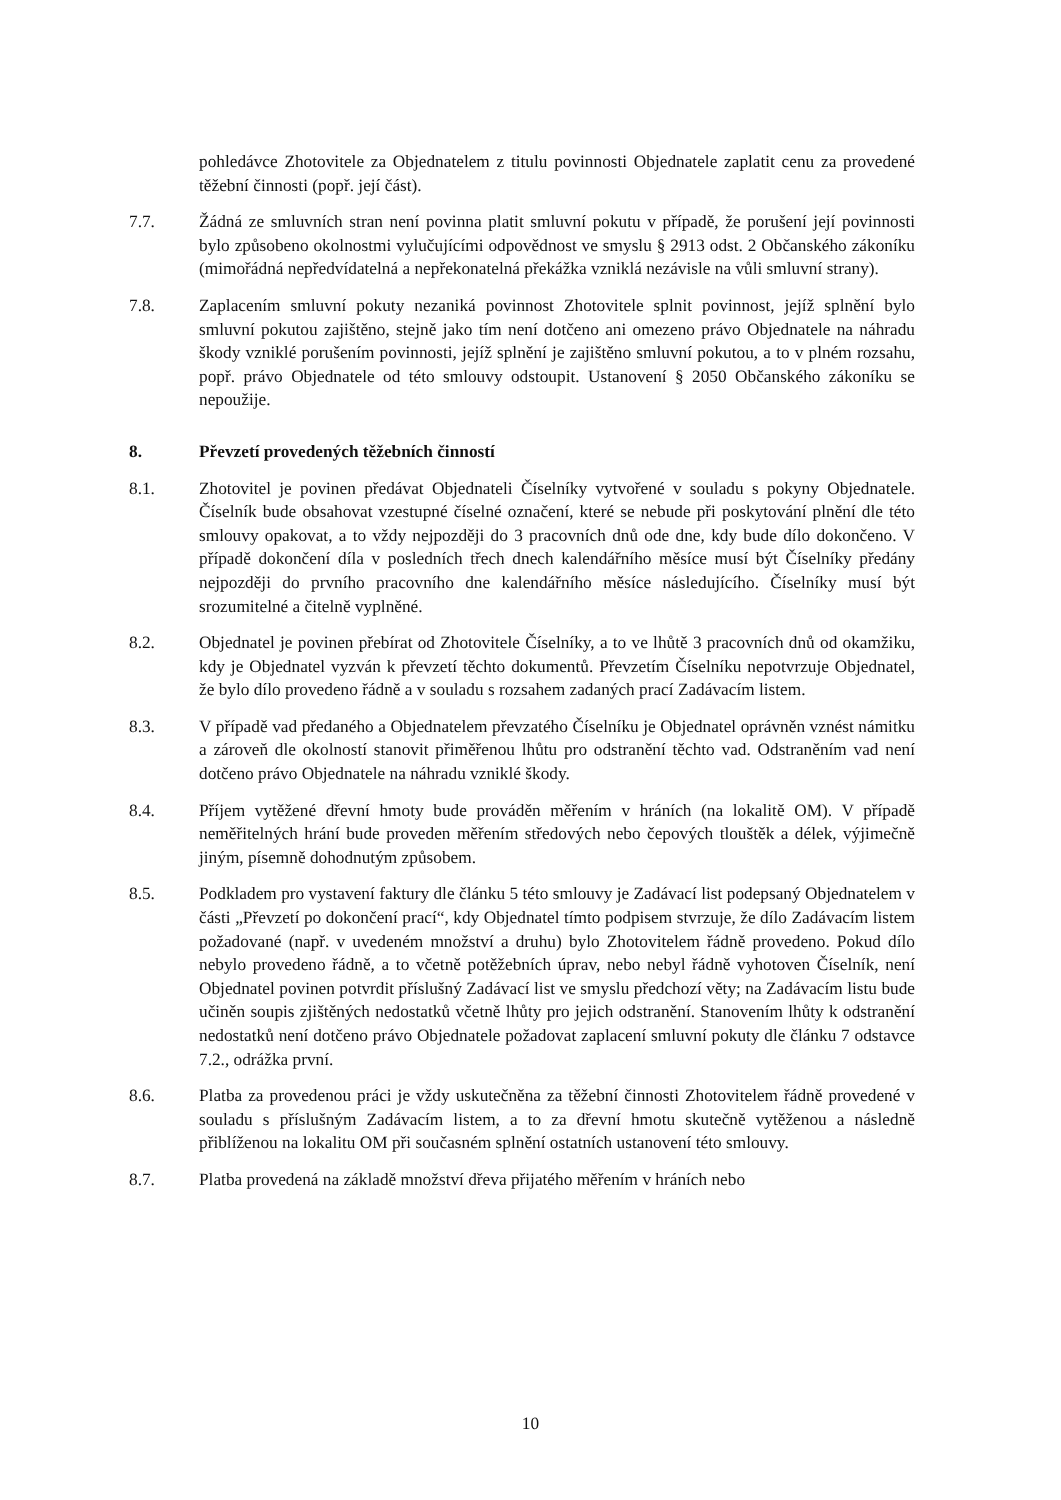pohledávce Zhotovitele za Objednatelem z titulu povinnosti Objednatele zaplatit cenu za provedené těžební činnosti (popř. její část).
7.7. Žádná ze smluvních stran není povinna platit smluvní pokutu v případě, že porušení její povinnosti bylo způsobeno okolnostmi vylučujícími odpovědnost ve smyslu § 2913 odst. 2 Občanského zákoníku (mimořádná nepředvídatelná a nepřekonatelná překážka vzniklá nezávisle na vůli smluvní strany).
7.8. Zaplacením smluvní pokuty nezaniká povinnost Zhotovitele splnit povinnost, jejíž splnění bylo smluvní pokutou zajištěno, stejně jako tím není dotčeno ani omezeno právo Objednatele na náhradu škody vzniklé porušením povinnosti, jejíž splnění je zajištěno smluvní pokutou, a to v plném rozsahu, popř. právo Objednatele od této smlouvy odstoupit. Ustanovení § 2050 Občanského zákoníku se nepoužije.
8. Převzetí provedených těžebních činností
8.1. Zhotovitel je povinen předávat Objednateli Číselníky vytvořené v souladu s pokyny Objednatele. Číselník bude obsahovat vzestupné číselné označení, které se nebude při poskytování plnění dle této smlouvy opakovat, a to vždy nejpozději do 3 pracovních dnů ode dne, kdy bude dílo dokončeno. V případě dokončení díla v posledních třech dnech kalendářního měsíce musí být Číselníky předány nejpozději do prvního pracovního dne kalendářního měsíce následujícího. Číselníky musí být srozumitelné a čitelně vyplněné.
8.2. Objednatel je povinen přebírat od Zhotovitele Číselníky, a to ve lhůtě 3 pracovních dnů od okamžiku, kdy je Objednatel vyzván k převzetí těchto dokumentů. Převzetím Číselníku nepotvrzuje Objednatel, že bylo dílo provedeno řádně a v souladu s rozsahem zadaných prací Zadávacím listem.
8.3. V případě vad předaného a Objednatelem převzatého Číselníku je Objednatel oprávněn vznést námitku a zároveň dle okolností stanovit přiměřenou lhůtu pro odstranění těchto vad. Odstraněním vad není dotčeno právo Objednatele na náhradu vzniklé škody.
8.4. Příjem vytěžené dřevní hmoty bude prováděn měřením v hráních (na lokalitě OM). V případě neměřitelných hrání bude proveden měřením středových nebo čepových tlouštěk a délek, výjimečně jiným, písemně dohodnutým způsobem.
8.5. Podkladem pro vystavení faktury dle článku 5 této smlouvy je Zadávací list podepsaný Objednatelem v části „Převzetí po dokončení prací“, kdy Objednatel tímto podpisem stvrzuje, že dílo Zadávacím listem požadované (např. v uvedeném množství a druhu) bylo Zhotovitelem řádně provedeno. Pokud dílo nebylo provedeno řádně, a to včetně potěžebních úprav, nebo nebyl řádně vyhotoven Číselník, není Objednatel povinen potvrdit příslušný Zadávací list ve smyslu předchozí věty; na Zadávacím listu bude učiněn soupis zjištěných nedostatků včetně lhůty pro jejich odstranění. Stanovením lhůty k odstranění nedostatků není dotčeno právo Objednatele požadovat zaplacení smluvní pokuty dle článku 7 odstavce 7.2., odrážka první.
8.6. Platba za provedenou práci je vždy uskutečněna za těžební činnosti Zhotovitelem řádně provedené v souladu s příslušným Zadávacím listem, a to za dřevní hmotu skutečně vytěženou a následně přiblíženou na lokalitu OM při současném splnění ostatních ustanovení této smlouvy.
8.7. Platba provedená na základě množství dřeva přijatého měřením v hráních nebo
10